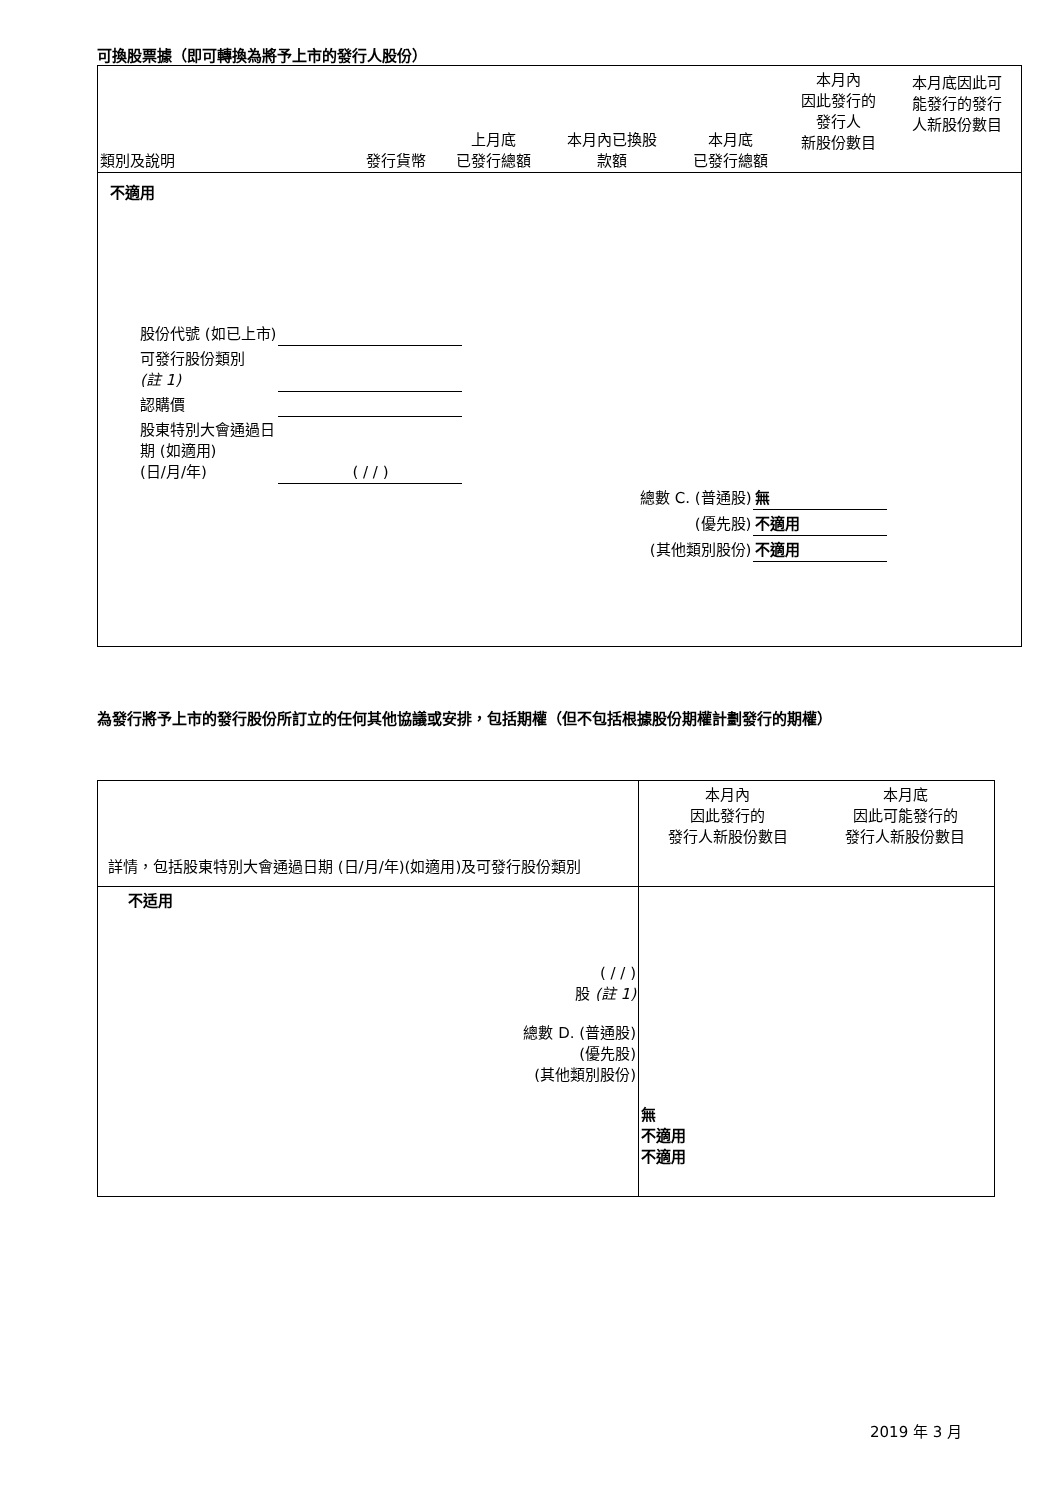可換股票據（即可轉換為將予上市的發行人股份）
| 類別及說明 | 發行貨幣 | 上月底 已發行總額 | 本月內已換股 款額 | 本月底 已發行總額 | 本月內 因此發行的 發行人 新股份數目 | 本月底因此可 能發行的發行 人新股份數目 |
| --- | --- | --- | --- | --- | --- | --- |
不適用
| 股份代號 (如已上市) | |
| 可發行股份類別 (註 1) | |
| 認購價 | |
| 股東特別大會通過日 期 (如適用) (日/月/年) | ( / / ) |
| 總數 C. (普通股) | 無 |
| (優先股) | 不適用 |
| (其他類別股份) | 不適用 |
為發行將予上市的發行股份所訂立的任何其他協議或安排，包括期權（但不包括根據股份期權計劃發行的期權）
| 詳情，包括股東特別大會通過日期 (日/月/年)(如適用)及可發行股份類別 | 本月內 因此發行的 發行人新股份數目 | 本月底 因此可能發行的 發行人新股份數目 |
| 不适用 ( / / ) 股 (註 1) 總數 D. (普通股) (優先股) (其他類別股份) | 無 不適用 不適用 | |
2019 年 3 月